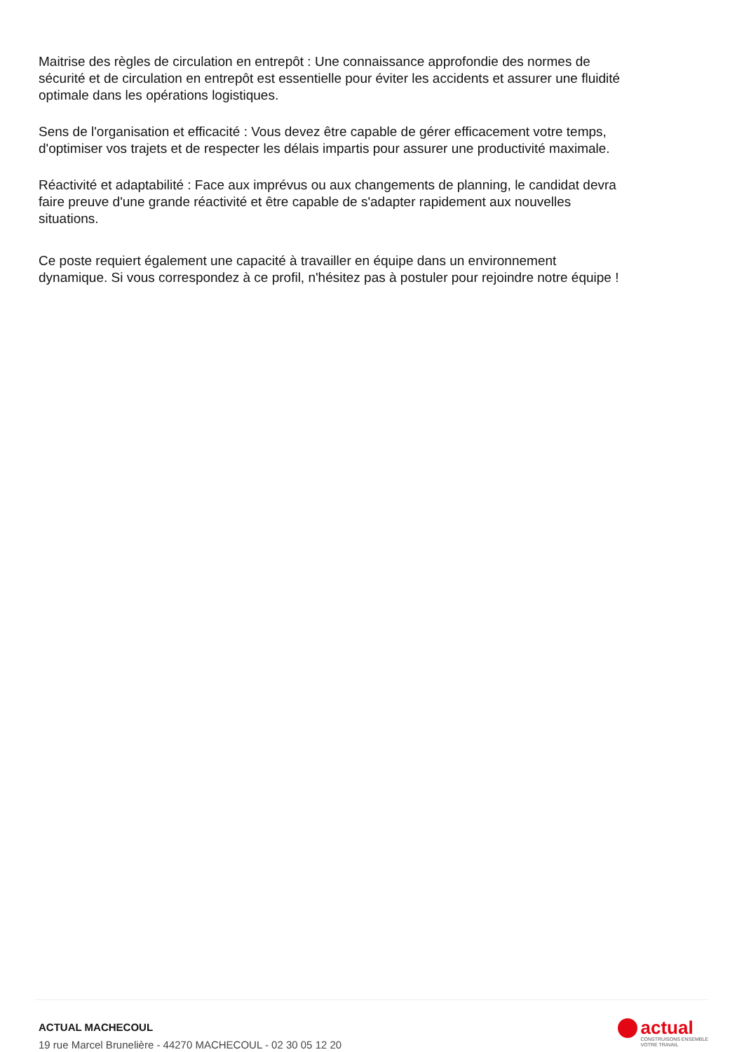Maitrise des règles de circulation en entrepôt : Une connaissance approfondie des normes de sécurité et de circulation en entrepôt est essentielle pour éviter les accidents et assurer une fluidité optimale dans les opérations logistiques.
Sens de l'organisation et efficacité : Vous devez être capable de gérer efficacement votre temps, d'optimiser vos trajets et de respecter les délais impartis pour assurer une productivité maximale.
Réactivité et adaptabilité : Face aux imprévus ou aux changements de planning, le candidat devra faire preuve d'une grande réactivité et être capable de s'adapter rapidement aux nouvelles situations.
Ce poste requiert également une capacité à travailler en équipe dans un environnement dynamique. Si vous correspondez à ce profil, n'hésitez pas à postuler pour rejoindre notre équipe !
ACTUAL MACHECOUL
19 rue Marcel Brunelière - 44270 MACHECOUL - 02 30 05 12 20
actual
CONSTRUISONS ENSEMBLE
VOTRE TRAVAIL